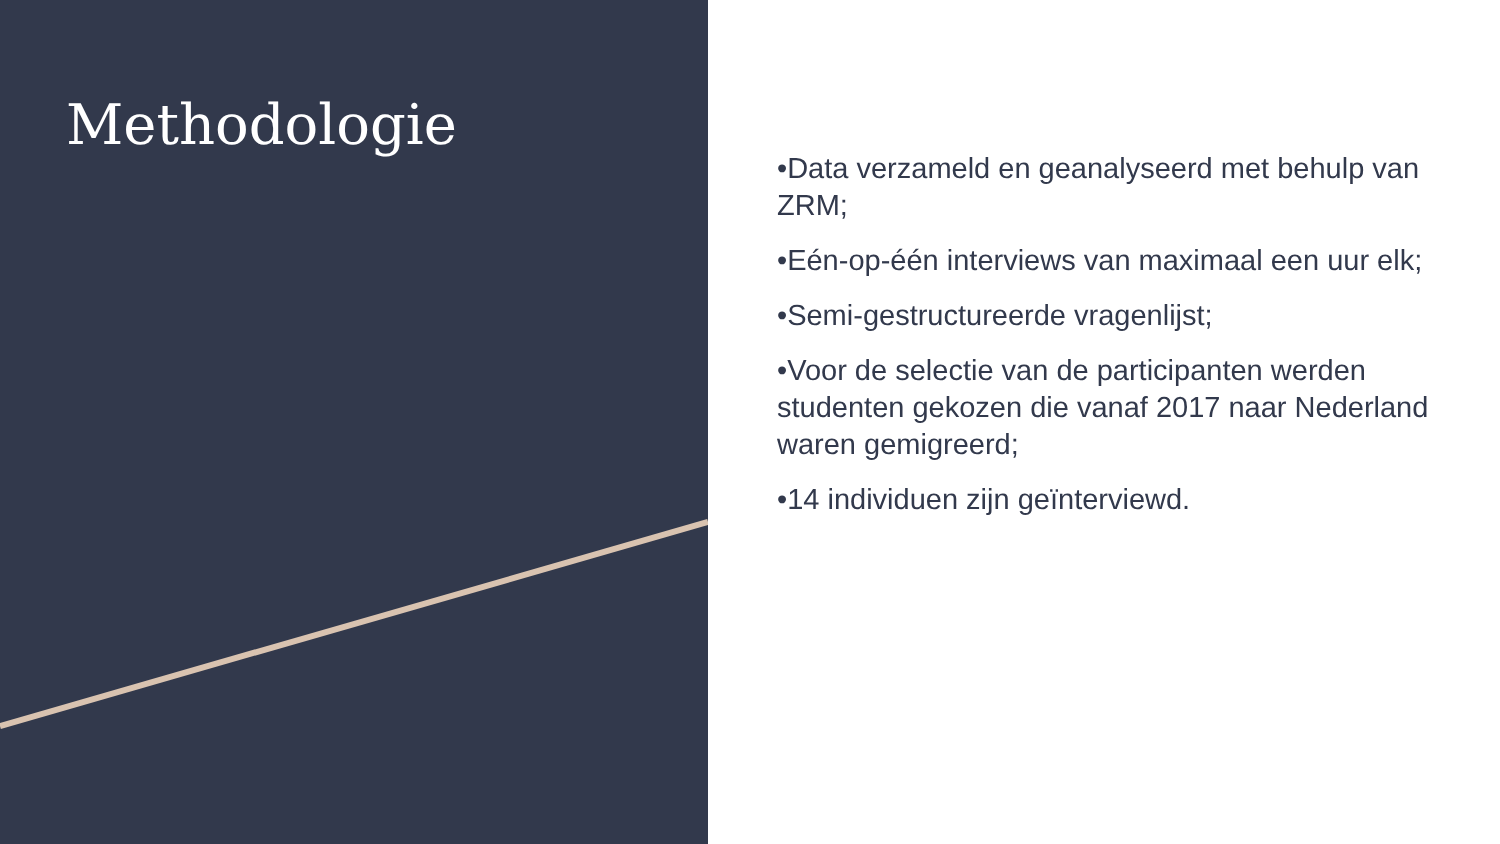Methodologie
•Data verzameld en geanalyseerd met behulp van ZRM;
•Eén-op-één interviews van maximaal een uur elk;
•Semi-gestructureerde vragenlijst;
•Voor de selectie van de participanten werden studenten gekozen die vanaf 2017 naar Nederland waren gemigreerd;
•14 individuen zijn geïnterviewd.